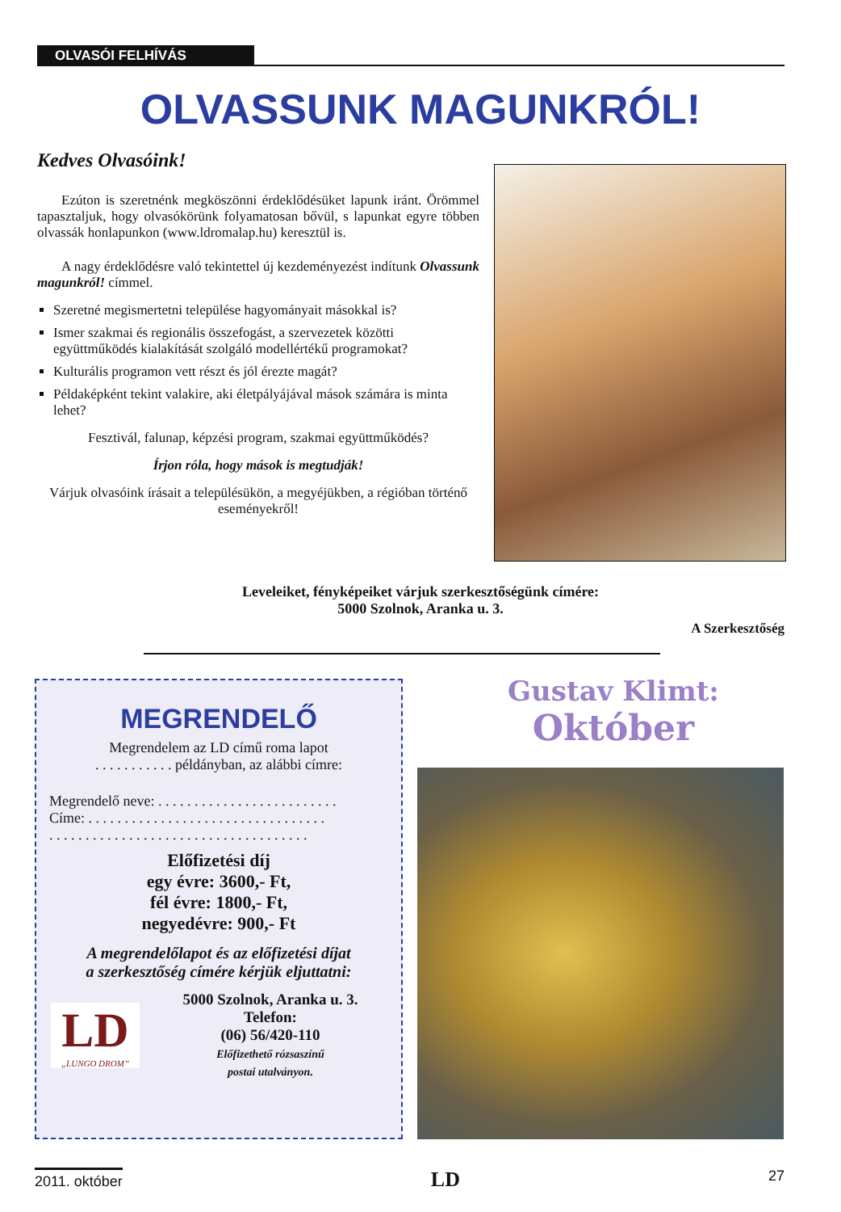OLVASÓI FELHÍVÁS
OLVASSUNK MAGUNKRÓL!
Kedves Olvasóink!
Ezúton is szeretnénk megköszönni érdeklődésüket lapunk iránt. Örömmel tapasztaljuk, hogy olvasókörünk folyamatosan bővül, s lapunkat egyre többen olvassák honlapunkon (www.ldromalap.hu) keresztül is.
A nagy érdeklődésre való tekintettel új kezdeményezést indítunk Olvassunk magunkról! címmel.
Szeretné megismertetni települése hagyományait másokkal is?
Ismer szakmai és regionális összefogást, a szervezetek közötti együttműködés kialakítását szolgáló modellértékű programokat?
Kulturális programon vett részt és jól érezte magát?
Példaképként tekint valakire, aki életpályájával mások számára is minta lehet?
Fesztivál, falunap, képzési program, szakmai együttműködés?
Írjon róla, hogy mások is megtudják!
Várjuk olvasóink írásait a településükön, a megyéjükben, a régióban történő eseményekről!
Leveleiket, fényképeiket várjuk szerkesztőségünk címére:
5000 Szolnok, Aranka u. 3.
A Szerkesztőség
MEGRENDELŐ
Megrendelem az LD című roma lapot
. . . . . . . . . . . példányban, az alábbi címre:
Megrendelő neve: . . . . . . . . . . . . . . . . . . . . . . . . .
Címe: . . . . . . . . . . . . . . . . . . . . . . . . . . . . . . . . .
. . . . . . . . . . . . . . . . . . . . . . . . . . . . . . . . . . . .
Előfizetési díj
egy évre: 3600,- Ft,
fél évre: 1800,- Ft,
negyedévre: 900,- Ft
A megrendelőlapot és az előfizetési díjat
a szerkesztőség címére kérjük eljuttatni:
LD
„LUNGO DROM”
5000 Szolnok, Aranka u. 3.
Telefon:
(06) 56/420-110
Előfizethető rózsaszínű
postai utalványon.
Gustav Klimt:
Október
2011. október LD 27